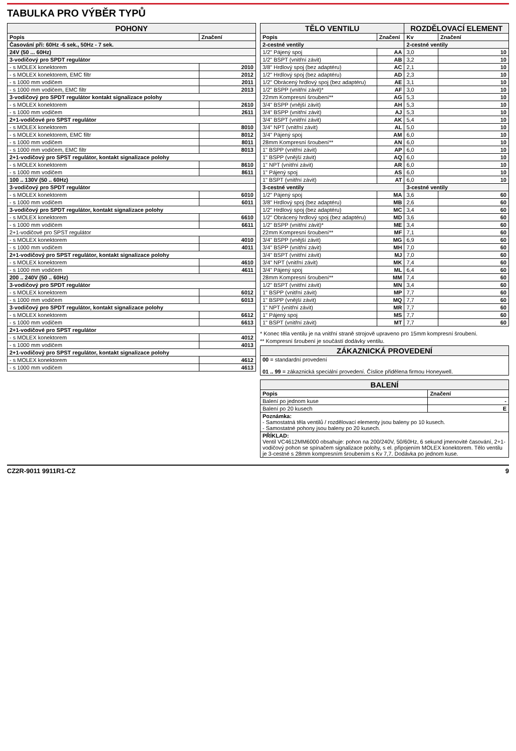TABULKA PRO VÝBĚR TYPŮ
| POHONY | |
| --- | --- |
| Popis | Značení |
| Časování při: 60Hz -6 sek., 50Hz - 7 sek. | |
| 24V (50 ... 60Hz) | |
| 3-vodičový pro SPDT regulátor | |
| - s MOLEX konektorem | 2010 |
| - s MOLEX konektorem, EMC filtr | 2012 |
| - s 1000 mm vodičem | 2011 |
| - s 1000 mm vodičem, EMC filtr | 2013 |
| 3-vodičový pro SPDT regulátor kontakt signalizace polohy | |
| - s MOLEX konektorem | 2610 |
| - s 1000 mm vodičem | 2611 |
| 2+1-vodičové pro SPST regulátor | |
| - s MOLEX konektorem | 8010 |
| - s MOLEX konektorem, EMC filtr | 8012 |
| - s 1000 mm vodičem | 8011 |
| - s 1000 mm vodičem, EMC filtr | 8013 |
| 2+1-vodičový pro SPST regulátor, kontakt signalizace polohy | |
| - s MOLEX konektorem | 8610 |
| - s 1000 mm vodičem | 8611 |
| 100 .. 130V (50 .. 60Hz) | |
| 3-vodičový pro SPDT regulátor | |
| - s MOLEX konektorem | 6010 |
| - s 1000 mm vodičem | 6011 |
| 3-vodičový pro SPDT regulátor, kontakt signalizace polohy | |
| - s MOLEX konektorem | 6610 |
| - s 1000 mm vodičem | 6611 |
| 2+1-vodičové pro SPST regulátor | |
| - s MOLEX konektorem | 4010 |
| - s 1000 mm vodičem | 4011 |
| 2+1-vodičový pro SPST regulátor, kontakt signalizace polohy | |
| - s MOLEX konektorem | 4610 |
| - s 1000 mm vodičem | 4611 |
| 200 .. 240V (50 .. 60Hz) | |
| 3-vodičový pro SPDT regulátor | |
| - s MOLEX konektorem | 6012 |
| - s 1000 mm vodičem | 6013 |
| 3-vodičový pro SPDT regulátor, kontakt signalizace polohy | |
| - s MOLEX konektorem | 6612 |
| - s 1000 mm vodičem | 6613 |
| 2+1-vodičové pro SPST regulátor | |
| - s MOLEX konektorem | 4012 |
| - s 1000 mm vodičem | 4013 |
| 2+1-vodičový pro SPST regulátor, kontakt signalizace polohy | |
| - s MOLEX konektorem | 4612 |
| - s 1000 mm vodičem | 4613 |
| TĚLO VENTILU | | ROZDĚLOVACÍ ELEMENT | |
| --- | --- | --- | --- |
| Popis | Značení | Kv | Značení |
| 2-cestné ventily | | 2-cestné ventily | |
| 1/2" Pájený spoj | AA | 3,0 | 10 |
| 1/2" BSPT (vnitřní závit) | AB | 3,2 | 10 |
| 3/8" Hrdlový spoj (bez adaptéru) | AC | 2,1 | 10 |
| 1/2" Hrdlový spoj (bez adaptéru) | AD | 2,3 | 10 |
| 1/2" Obrácený hrdlový spoj (bez adaptéru) | AE | 3,1 | 10 |
| 1/2" BSPP (vnitřní závit)* | AF | 3,0 | 10 |
| 22mm Kompresní šroubení** | AG | 5,3 | 10 |
| 3/4" BSPP (vnější závit) | AH | 5,3 | 10 |
| 3/4" BSPP (vnitřní závit) | AJ | 5,3 | 10 |
| 3/4" BSPT (vnitřní závit) | AK | 5,4 | 10 |
| 3/4" NPT (vnitřní závit) | AL | 5,0 | 10 |
| 3/4" Pájený spoj | AM | 6,0 | 10 |
| 28mm Kompresní šroubení** | AN | 6,0 | 10 |
| 1" BSPP (vnitřní závit) | AP | 6,0 | 10 |
| 1" BSPP (vnější závit) | AQ | 6,0 | 10 |
| 1" NPT (vnitřní závit) | AR | 6,0 | 10 |
| 1" Pájený spoj | AS | 6,0 | 10 |
| 1" BSPT (vnitřní závit) | AT | 6,0 | 10 |
| 3-cestné ventily | | 3-cestné ventily | |
| 1/2" Pájený spoj | MA | 3,6 | 60 |
| 3/8" Hrdlový spoj (bez adaptéru) | MB | 2,6 | 60 |
| 1/2" Hrdlový spoj (bez adaptéru) | MC | 3,4 | 60 |
| 1/2" Obrácený hrdlový spoj (bez adaptéru) | MD | 3,6 | 60 |
| 1/2" BSPP (vnitřní závit)* | ME | 3,4 | 60 |
| 22mm Kompresní šroubení** | MF | 7,1 | 60 |
| 3/4" BSPP (vnější závit) | MG | 6,9 | 60 |
| 3/4" BSPP (vnitřní závit) | MH | 7,0 | 60 |
| 3/4" BSPT (vnitřní závit) | MJ | 7,0 | 60 |
| 3/4" NPT (vnitřní závit) | MK | 7,4 | 60 |
| 3/4" Pájený spoj | ML | 6,4 | 60 |
| 28mm Kompresní šroubení** | MM | 7,4 | 60 |
| 1/2" BSPT (vnitřní závit) | MN | 3,4 | 60 |
| 1" BSPP (vnitřní závit) | MP | 7,7 | 60 |
| 1" BSPP (vnější závit) | MQ | 7,7 | 60 |
| 1" NPT (vnitřní závit) | MR | 7,7 | 60 |
| 1" Pájený spoj | MS | 7,7 | 60 |
| 1" BSPT (vnitřní závit) | MT | 7,7 | 60 |
* Konec těla ventilu je na vnitřní straně strojově upraveno pro 15mm kompresní šroubení.
** Kompresní šroubení je součástí dodávky ventilu.
| ZÁKAZNICKÁ PROVEDENÍ |
| --- |
| 00 = standardní provedení 01 .. 99 = zákaznická speciální provedení. Číslice přidělena firmou Honeywell. |
| BALENÍ | |
| --- | --- |
| Popis | Značení |
| Balení po jednom kuse | - |
| Balení po 20 kusech | E |
| Poznámka: - Samostatná těla ventilů / rozdělovací elementy jsou baleny po 10 kusech. - Samostatné pohony jsou baleny po 20 kusech. | |
| PŘÍKLAD: Ventil VC4612MM6000 obsahuje: pohon na 200/240V, 50/60Hz, 6 sekund jmenovité časování, 2+1-vodičový pohon se spínačem signalizace polohy, s el. připojením MOLEX konektorem. Tělo ventilu je 3-cestné s 28mm kompresním šroubením s Kv 7,7. Dodávka po jednom kuse. | |
CZ2R-9011 9911R1-CZ 9